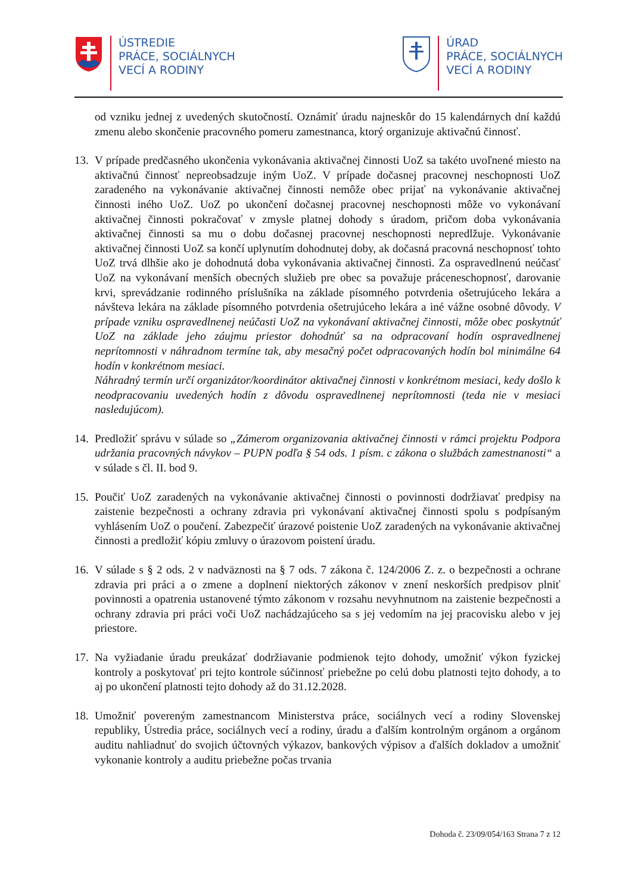ÚSTREDIE
PRÁCE, SOCIÁLNYCH
VECÍ A RODINY
ÚRAD
PRÁCE, SOCIÁLNYCH
VECÍ A RODINY
od vzniku jednej z uvedených skutočností. Oznámiť úradu najneskôr do 15 kalendárnych dní každú zmenu alebo skončenie pracovného pomeru zamestnanca, ktorý organizuje aktivačnú činnosť.
13.
V prípade predčasného ukončenia vykonávania aktivačnej činnosti UoZ sa takéto uvoľnené miesto na aktivačnú činnosť nepreobsadzuje iným UoZ. V prípade dočasnej pracovnej neschopnosti UoZ zaradeného na vykonávanie aktivačnej činnosti nemôže obec prijať na vykonávanie aktivačnej činnosti iného UoZ. UoZ po ukončení dočasnej pracovnej neschopnosti môže vo vykonávaní aktivačnej činnosti pokračovať v zmysle platnej dohody s úradom, pričom doba vykonávania aktivačnej činnosti sa mu o dobu dočasnej pracovnej neschopnosti nepredlžuje. Vykonávanie aktivačnej činnosti UoZ sa končí uplynutím dohodnutej doby, ak dočasná pracovná neschopnosť tohto UoZ trvá dlhšie ako je dohodnutá doba vykonávania aktivačnej činnosti. Za ospravedlnenú neúčasť UoZ na vykonávaní menších obecných služieb pre obec sa považuje práceneschopnosť, darovanie krvi, sprevádzanie rodinného príslušníka na základe písomného potvrdenia ošetrujúceho lekára a návšteva lekára na základe písomného potvrdenia ošetrujúceho lekára a iné vážne osobné dôvody. V prípade vzniku ospravedlnenej neúčasti UoZ na vykonávaní aktivačnej činnosti, môže obec poskytnúť UoZ na základe jeho záujmu priestor dohodnúť sa na odpracovaní hodín ospravedlnenej neprítomnosti v náhradnom termíne tak, aby mesačný počet odpracovaných hodín bol minimálne 64 hodín v konkrétnom mesiaci.
Náhradný termín určí organizátor/koordinátor aktivačnej činnosti v konkrétnom mesiaci, kedy došlo k neodpracovaniu uvedených hodín z dôvodu ospravedlnenej neprítomnosti (teda nie v mesiaci nasledujúcom).
14.
Predložiť správu v súlade so „Zámerom organizovania aktivačnej činnosti v rámci projektu Podpora udržania pracovných návykov – PUPN podľa § 54 ods. 1 písm. c zákona o službách zamestnanosti“ a v súlade s čl. II. bod 9.
15.
Poučiť UoZ zaradených na vykonávanie aktivačnej činnosti o povinnosti dodržiavať predpisy na zaistenie bezpečnosti a ochrany zdravia pri vykonávaní aktivačnej činnosti spolu s podpísaným vyhlásením UoZ o poučení. Zabezpečiť úrazové poistenie UoZ zaradených na vykonávanie aktivačnej činnosti a predložiť kópiu zmluvy o úrazovom poistení úradu.
16.
V súlade s § 2 ods. 2 v nadväznosti na § 7 ods. 7 zákona č. 124/2006 Z. z. o bezpečnosti a ochrane zdravia pri práci a o zmene a doplnení niektorých zákonov v znení neskorších predpisov plniť povinnosti a opatrenia ustanovené týmto zákonom v rozsahu nevyhnutnom na zaistenie bezpečnosti a ochrany zdravia pri práci voči UoZ nachádzajúceho sa s jej vedomím na jej pracovisku alebo v jej priestore.
17.
Na vyžiadanie úradu preukázať dodržiavanie podmienok tejto dohody, umožniť výkon fyzickej kontroly a poskytovať pri tejto kontrole súčinnosť priebežne po celú dobu platnosti tejto dohody, a to aj po ukončení platnosti tejto dohody až do 31.12.2028.
18.
Umožniť povereným zamestnancom Ministerstva práce, sociálnych vecí a rodiny Slovenskej republiky, Ústredia práce, sociálnych vecí a rodiny, úradu a ďalším kontrolným orgánom a orgánom auditu nahliadnuť do svojich účtovných výkazov, bankových výpisov a ďalších dokladov a umožniť vykonanie kontroly a auditu priebežne počas trvania
Dohoda č. 23/09/054/163 Strana 7 z 12